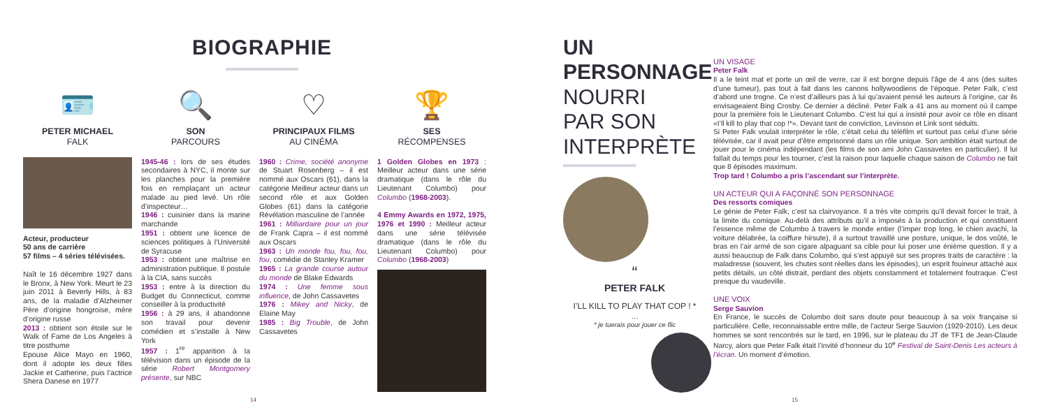BIOGRAPHIE
🪪
PETER MICHAEL
FALK
Acteur, producteur
50 ans de carrière
57 films – 4 séries télévisées.
Naît le 16 décembre 1927 dans le Bronx, à New York. Meurt le 23 juin 2011 à Beverly Hills, à 83 ans, de la maladie d’Alzheimer Père d’origine hongroise, mère d’origine russe
2013 : obtient son étoile sur le Walk of Fame de Los Angeles à titre posthume
Epouse Alice Mayo en 1960, dont il adopte les deux filles Jackie et Catherine, puis l’actrice Shera Danese en 1977
🔍
SON
PARCOURS
1945-46 : lors de ses études secondaires à NYC, il monte sur les planches pour la première fois en remplaçant un acteur malade au pied levé. Un rôle d’inspecteur…
1946 : cuisinier dans la marine marchande
1951 : obtient une licence de sciences politiques à l’Université de Syracuse
1953 : obtient une maîtrise en administration publique. Il postule à la CIA, sans succès
1953 : entre à la direction du Budget du Connecticut, comme conseiller à la productivité
1956 : à 29 ans, il abandonne son travail pour devenir comédien et s’installe à New York
1957 : 1<sup>re</sup> apparition à la télévision dans un épisode de la série Robert Montgomery présente, sur NBC
♡
PRINCIPAUX FILMS
AU CINÉMA
1960 : Crime, société anonyme de Stuart Rosenberg – il est nommé aux Oscars (61), dans la catégorie Meilleur acteur dans un second rôle et aux Golden Globes (61) dans la catégorie Révélation masculine de l’année
1961 : Milliardaire pour un jour de Frank Capra – il est nommé aux Oscars
1963 : Un monde fou, fou, fou, fou, comédie de Stanley Kramer
1965 : La grande course autour du monde de Blake Edwards
1974 : Une femme sous influence, de John Cassavetes
1976 : Mikey and Nicky, de Elaine May
1985 : Big Trouble, de John Cassavetes
🏆
SES
RÉCOMPENSES
1 Golden Globes en 1973 : Meilleur acteur dans une série dramatique (dans le rôle du Lieutenant Columbo) pour Columbo (1968-2003).
4 Emmy Awards en 1972, 1975, 1976 et 1990 : Meilleur acteur dans une série télévisée dramatique (dans le rôle du Lieutenant Columbo) pour Columbo (1968-2003)
14
UN
PERSONNAGE
NOURRI
PAR SON
INTERPRÈTE
“
PETER FALK
I’LL KILL TO PLAY THAT COP ! *
…
* je tuerais pour jouer ce flic
UN VISAGE
Peter Falk
Il a le teint mat et porte un œil de verre, car il est borgne depuis l’âge de 4 ans (des suites d’une tumeur), pas tout à fait dans les canons hollywoodiens de l’époque. Peter Falk, c’est d’abord une trogne. Ce n’est d’ailleurs pas à lui qu’avaient pensé les auteurs à l’origine, car ils envisageaient Bing Crosby. Ce dernier a décliné. Peter Falk a 41 ans au moment où il campe pour la première fois le Lieutenant Columbo. C’est lui qui a insisté pour avoir ce rôle en disant «I’ll kill to play that cop !*». Devant tant de conviction, Levinson et Link sont séduits.
Si Peter Falk voulait interpréter le rôle, c’était celui du téléfilm et surtout pas celui d’une série télévisée, car il avait peur d’être emprisonné dans un rôle unique. Son ambition était surtout de jouer pour le cinéma indépendant (les films de son ami John Cassavetes en particulier). Il lui fallait du temps pour les tourner, c’est la raison pour laquelle chaque saison de Columbo ne fait que 8 épisodes maximum.
Trop tard ! Columbo a pris l’ascendant sur l’interprète.
UN ACTEUR QUI A FAÇONNÉ SON PERSONNAGE
Des ressorts comiques
Le génie de Peter Falk, c’est sa clairvoyance. Il a très vite compris qu’il devait forcer le trait, à la limite du comique. Au-delà des attributs qu’il a imposés à la production et qui constituent l’essence même de Columbo à travers le monde entier (l’imper trop long, le chien avachi, la voiture délabrée, la coiffure hirsute), il a surtout travaillé une posture, unique, le dos voûté, le bras en l’air armé de son cigare alpaguant sa cible pour lui poser une énième question. Il y a aussi beaucoup de Falk dans Columbo, qui s’est appuyé sur ses propres traits de caractère : la maladresse (souvent, les chutes sont réelles dans les épisodes), un esprit fouineur attaché aux petits détails, un côté distrait, perdant des objets constamment et totalement foutraque. C’est presque du vaudeville.
UNE VOIX
Serge Sauvion
En France, le succès de Columbo doit sans doute pour beaucoup à sa voix française si particulière. Celle, reconnaissable entre mille, de l’acteur Serge Sauvion (1929-2010). Les deux hommes se sont rencontrés sur le tard, en 1996, sur le plateau du JT de TF1 de Jean-Claude Narcy, alors que Peter Falk était l’invité d’honneur du 10<sup>e</sup> Festival de Saint-Denis Les acteurs à l’écran. Un moment d’émotion.
15